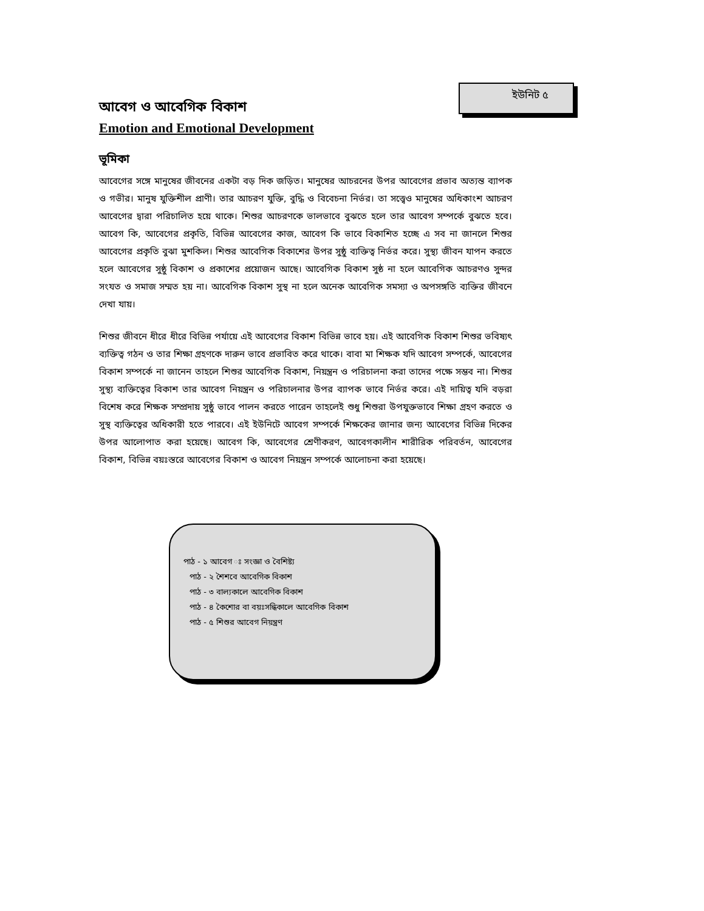ইউনিট ৫
আবেগ ও আবেগিক বিকাশ
Emotion and Emotional Development
ভূমিকা
আবেগের সঙ্গে মানুষের জীবনের একটা বড় দিক জড়িত। মানুষের আচরনের উপর আবেগের প্রভাব অত্যন্ত ব্যাপক ও গভীর। মানুষ যুক্তিশীল প্রাণী। তার আচরণ যুক্তি, বুদ্ধি ও বিবেচনা নির্ভর। তা সত্ত্বেও মানুষের অধিকাংশ আচরণ আবেগের দ্বারা পরিচালিত হয়ে থাকে। শিশুর আচরণকে ভালভাবে বুঝতে হলে তার আবেগ সম্পর্কে বুঝতে হবে। আবেগ কি, আবেগের প্রকৃতি, বিভিন্ন আবেগের কাজ, আবেগ কি ভাবে বিকাশিত হচ্ছে এ সব না জানলে শিশুর আবেগের প্রকৃতি বুঝা মুশকিল। শিশুর আবেগিক বিকাশের উপর সুষ্ঠু ব্যক্তিত্ব নির্ভর করে। সুস্থ্য জীবন যাপন করতে হলে আবেগের সুষ্ঠু বিকাশ ও প্রকাশের প্রয়োজন আছে। আবেগিক বিকাশ সুষ্ঠ না হলে আবেগিক আচরণও সুন্দর সংযত ও সমাজ সম্মত হয় না। আবেগিক বিকাশ সুস্থ না হলে অনেক আবেগিক সমস্যা ও অপসঙ্গতি ব্যক্তির জীবনে দেখা যায়।
শিশুর জীবনে ধীরে ধীরে বিভিন্ন পর্যায়ে এই আবেগের বিকাশ বিভিন্ন ভাবে হয়। এই আবেগিক বিকাশ শিশুর ভবিষ্যৎ ব্যক্তিত্ব গঠন ও তার শিক্ষা গ্রহণকে দারুন ভাবে প্রভাবিত করে থাকে। বাবা মা শিক্ষক যদি আবেগ সম্পর্কে, আবেগের বিকাশ সম্পর্কে না জানেন তাহলে শিশুর আবেগিক বিকাশ, নিয়ন্ত্রন ও পরিচালনা করা তাদের পক্ষে সম্ভব না। শিশুর সুস্থ্য ব্যক্তিত্বের বিকাশ তার আবেগ নিয়ন্ত্রন ও পরিচালনার উপর ব্যাপক ভাবে নির্ভর করে। এই দায়িত্ব যদি বড়রা বিশেষ করে শিক্ষক সম্প্রদায় সুষ্ঠু ভাবে পালন করতে পারেন তাহলেই শুধু শিশুরা উপযুক্তভাবে শিক্ষা গ্রহণ করতে ও সুস্থ ব্যক্তিত্বের অধিকারী হতে পারবে। এই ইউনিটে আবেগ সম্পর্কে শিক্ষকের জানার জন্য আবেগের বিভিন্ন দিকের উপর আলোপাত করা হয়েছে। আবেগ কি, আবেগের শ্রেণীকরণ, আবেগকালীন শারীরিক পরিবর্তন, আবেগের বিকাশ, বিভিন্ন বয়ঃস্তরে আবেগের বিকাশ ও আবেগ নিয়ন্ত্রন সম্পর্কে আলোচনা করা হয়েছে।
পাঠ - ১ আবেগ ঃ সংজ্ঞা ও বৈশিষ্ট্য
পাঠ - ২ শৈশবে আবেগিক বিকাশ
পাঠ - ৩ বাল্যকালে আবেগিক বিকাশ
পাঠ - ৪ কৈশোর বা বয়ঃসন্ধিকালে আবেগিক বিকাশ
পাঠ - ৫ শিশুর আবেগ নিয়ন্ত্রণ